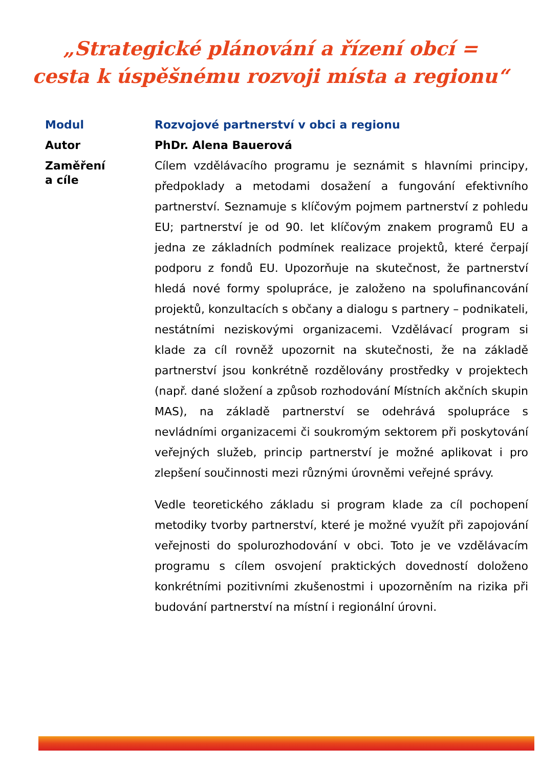„Strategické plánování a řízení obcí =
cesta k úspěšnému rozvoji místa a regionu“
Modul Rozvojové partnerství v obci a regionu
Autor PhDr. Alena Bauerová
Zaměření
a cíle
Cílem vzdělávacího programu je seznámit s hlavními principy, předpoklady a metodami dosažení a fungování efektivního partnerství. Seznamuje s klíčovým pojmem partnerství z pohledu EU; partnerství je od 90. let klíčovým znakem programů EU a jedna ze základních podmínek realizace projektů, které čerpají podporu z fondů EU. Upozorňuje na skutečnost, že partnerství hledá nové formy spolupráce, je založeno na spolufinancování projektů, konzultacích s občany a dialogu s partnery – podnikateli, nestátními neziskovými organizacemi. Vzdělávací program si klade za cíl rovněž upozornit na skutečnosti, že na základě partnerství jsou konkrétně rozdělovány prostředky v projektech (např. dané složení a způsob rozhodování Místních akčních skupin MAS), na základě partnerství se odehrává spolupráce s nevládními organizacemi či soukromým sektorem při poskytování veřejných služeb, princip partnerství je možné aplikovat i pro zlepšení součinnosti mezi různými úrovněmi veřejné správy.
Vedle teoretického základu si program klade za cíl pochopení metodiky tvorby partnerství, které je možné využít při zapojování veřejnosti do spolurozhodování v obci. Toto je ve vzdělávacím programu s cílem osvojení praktických dovedností doloženo konkrétními pozitivními zkušenostmi i upozorněním na rizika při budování partnerství na místní i regionální úrovni.